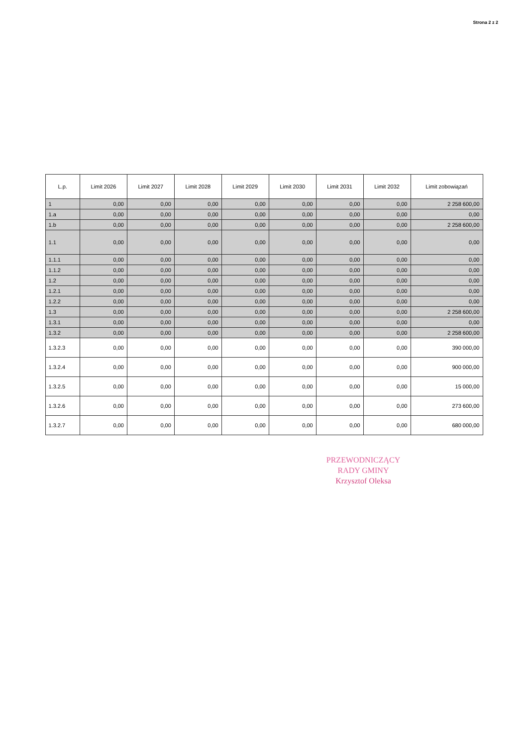Strona 2 z 2
| L.p. | Limit 2026 | Limit 2027 | Limit 2028 | Limit 2029 | Limit 2030 | Limit 2031 | Limit 2032 | Limit zobowiązań |
| --- | --- | --- | --- | --- | --- | --- | --- | --- |
| 1 | 0,00 | 0,00 | 0,00 | 0,00 | 0,00 | 0,00 | 0,00 | 2 258 600,00 |
| 1.a | 0,00 | 0,00 | 0,00 | 0,00 | 0,00 | 0,00 | 0,00 | 0,00 |
| 1.b | 0,00 | 0,00 | 0,00 | 0,00 | 0,00 | 0,00 | 0,00 | 2 258 600,00 |
| 1.1 | 0,00 | 0,00 | 0,00 | 0,00 | 0,00 | 0,00 | 0,00 | 0,00 |
| 1.1.1 | 0,00 | 0,00 | 0,00 | 0,00 | 0,00 | 0,00 | 0,00 | 0,00 |
| 1.1.2 | 0,00 | 0,00 | 0,00 | 0,00 | 0,00 | 0,00 | 0,00 | 0,00 |
| 1.2 | 0,00 | 0,00 | 0,00 | 0,00 | 0,00 | 0,00 | 0,00 | 0,00 |
| 1.2.1 | 0,00 | 0,00 | 0,00 | 0,00 | 0,00 | 0,00 | 0,00 | 0,00 |
| 1.2.2 | 0,00 | 0,00 | 0,00 | 0,00 | 0,00 | 0,00 | 0,00 | 0,00 |
| 1.3 | 0,00 | 0,00 | 0,00 | 0,00 | 0,00 | 0,00 | 0,00 | 2 258 600,00 |
| 1.3.1 | 0,00 | 0,00 | 0,00 | 0,00 | 0,00 | 0,00 | 0,00 | 0,00 |
| 1.3.2 | 0,00 | 0,00 | 0,00 | 0,00 | 0,00 | 0,00 | 0,00 | 2 258 600,00 |
| 1.3.2.3 | 0,00 | 0,00 | 0,00 | 0,00 | 0,00 | 0,00 | 0,00 | 390 000,00 |
| 1.3.2.4 | 0,00 | 0,00 | 0,00 | 0,00 | 0,00 | 0,00 | 0,00 | 900 000,00 |
| 1.3.2.5 | 0,00 | 0,00 | 0,00 | 0,00 | 0,00 | 0,00 | 0,00 | 15 000,00 |
| 1.3.2.6 | 0,00 | 0,00 | 0,00 | 0,00 | 0,00 | 0,00 | 0,00 | 273 600,00 |
| 1.3.2.7 | 0,00 | 0,00 | 0,00 | 0,00 | 0,00 | 0,00 | 0,00 | 680 000,00 |
PRZEWODNICZĄCY
RADY GMINY
Krzysztof Oleksa